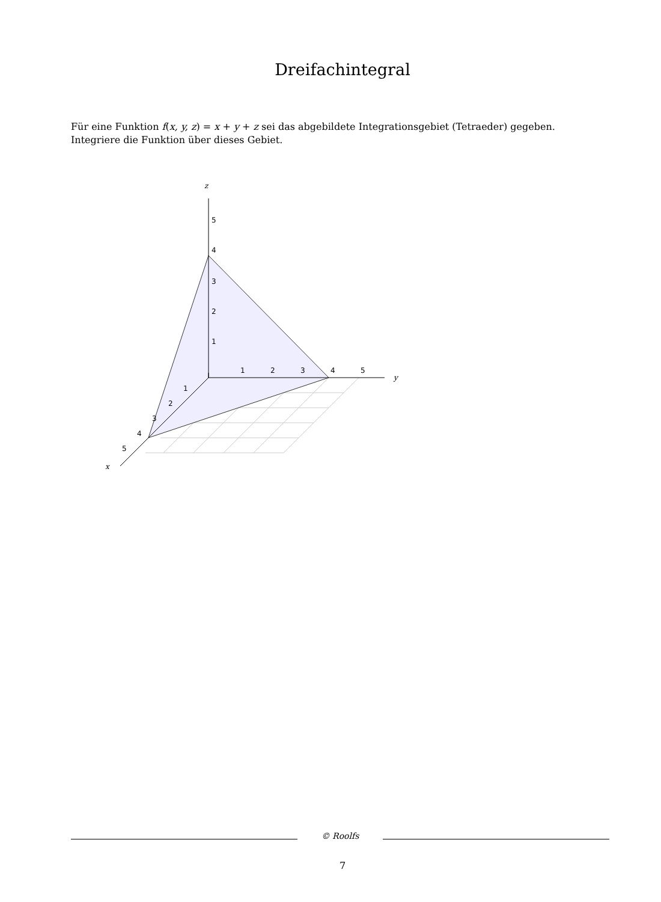Dreifachintegral
Für eine Funktion f(x, y, z) = x + y + z sei das abgebildete Integrationsgebiet (Tetraeder) gegeben. Integriere die Funktion über dieses Gebiet.
z
y
x
5
4
3
2
1
1
2
3
4
5
1
2
3
4
5
© Roolfs
7